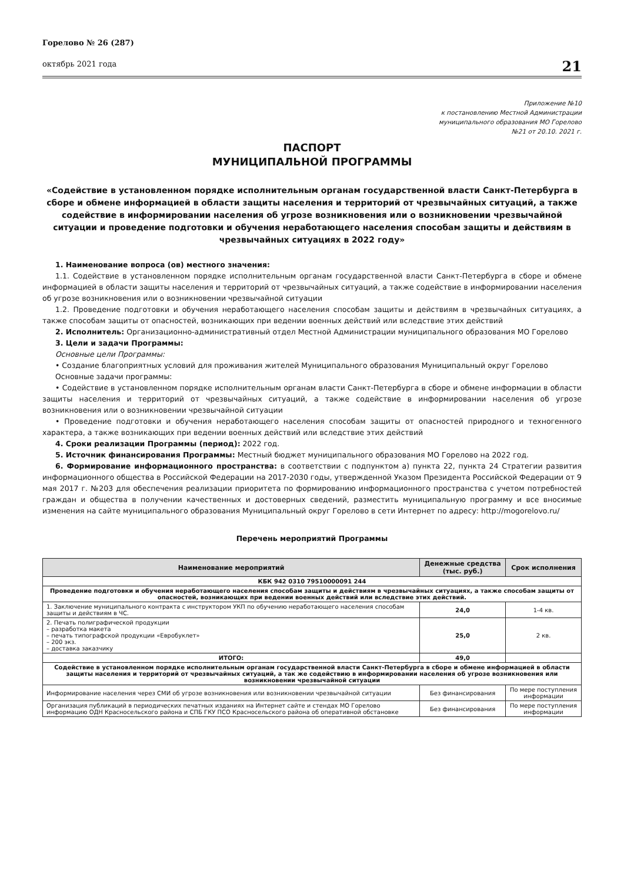Горелово № 26 (287)
октябрь 2021 года
21
Приложение №10
к постановлению Местной Администрации
муниципального образования МО Горелово
№21 от 20.10. 2021 г.
ПАСПОРТ
МУНИЦИПАЛЬНОЙ ПРОГРАММЫ
«Содействие в установленном порядке исполнительным органам государственной власти Санкт-Петербурга в сборе и обмене информацией в области защиты населения и территорий от чрезвычайных ситуаций, а также содействие в информировании населения об угрозе возникновения или о возникновении чрезвычайной ситуации и проведение подготовки и обучения неработающего населения способам защиты и действиям в чрезвычайных ситуациях в 2022 году»
1. Наименование вопроса (ов) местного значения:
1.1. Содействие в установленном порядке исполнительным органам государственной власти Санкт-Петербурга в сборе и обмене информацией в области защиты населения и территорий от чрезвычайных ситуаций, а также содействие в информировании населения об угрозе возникновения или о возникновении чрезвычайной ситуации
1.2. Проведение подготовки и обучения неработающего населения способам защиты и действиям в чрезвычайных ситуациях, а также способам защиты от опасностей, возникающих при ведении военных действий или вследствие этих действий
2. Исполнитель: Организационно-административный отдел Местной Администрации муниципального образования МО Горелово
3. Цели и задачи Программы:
Основные цели Программы:
• Создание благоприятных условий для проживания жителей Муниципального образования Муниципальный округ Горелово
Основные задачи программы:
• Содействие в установленном порядке исполнительным органам власти Санкт-Петербурга в сборе и обмене информации в области защиты населения и территорий от чрезвычайных ситуаций, а также содействие в информировании населения об угрозе возникновения или о возникновении чрезвычайной ситуации
• Проведение подготовки и обучения неработающего населения способам защиты от опасностей природного и техногенного характера, а также возникающих при ведении военных действий или вследствие этих действий
4. Сроки реализации Программы (период): 2022 год.
5. Источник финансирования Программы: Местный бюджет муниципального образования МО Горелово на 2022 год.
6. Формирование информационного пространства: в соответствии с подпунктом а) пункта 22, пункта 24 Стратегии развития информационного общества в Российской Федерации на 2017-2030 годы, утвержденной Указом Президента Российской Федерации от 9 мая 2017 г. №203 для обеспечения реализации приоритета по формированию информационного пространства с учетом потребностей граждан и общества в получении качественных и достоверных сведений, разместить муниципальную программу и все вносимые изменения на сайте муниципального образования Муниципальный округ Горелово в сети Интернет по адресу: http://mogorelovo.ru/
Перечень мероприятий Программы
| Наименование мероприятий | Денежные средства (тыс. руб.) | Срок исполнения |
| --- | --- | --- |
| КБК 942 0310 79510000091 244 | | |
| Проведение подготовки и обучения неработающего населения способам защиты и действиям в чрезвычайных ситуациях, а также способам защиты от опасностей, возникающих при ведении военных действий или вследствие этих действий. | | |
| 1. Заключение муниципального контракта с инструктором УКП по обучению неработающего населения способам защиты и действиям в ЧС. | 24,0 | 1-4 кв. |
| 2. Печать полиграфической продукции – разработка макета – печать типографской продукции «Евробуклет» – 200 экз. – доставка заказчику | 25,0 | 2 кв. |
| ИТОГО: | 49,0 | |
| Содействие в установленном порядке исполнительным органам государственной власти Санкт-Петербурга в сборе и обмене информацией в области защиты населения и территорий от чрезвычайных ситуаций, а так же содействию в информировании населения об угрозе возникновения или возникновении чрезвычайной ситуации | | |
| Информирование населения через СМИ об угрозе возникновения или возникновении чрезвычайной ситуации | Без финансирования | По мере поступления информации |
| Организация публикаций в периодических печатных изданиях на Интернет сайте и стендах МО Горелово информацию ОДН Красносельского района и СПБ ГКУ ПСО Красносельского района об оперативной обстановке | Без финансирования | По мере поступления информации |